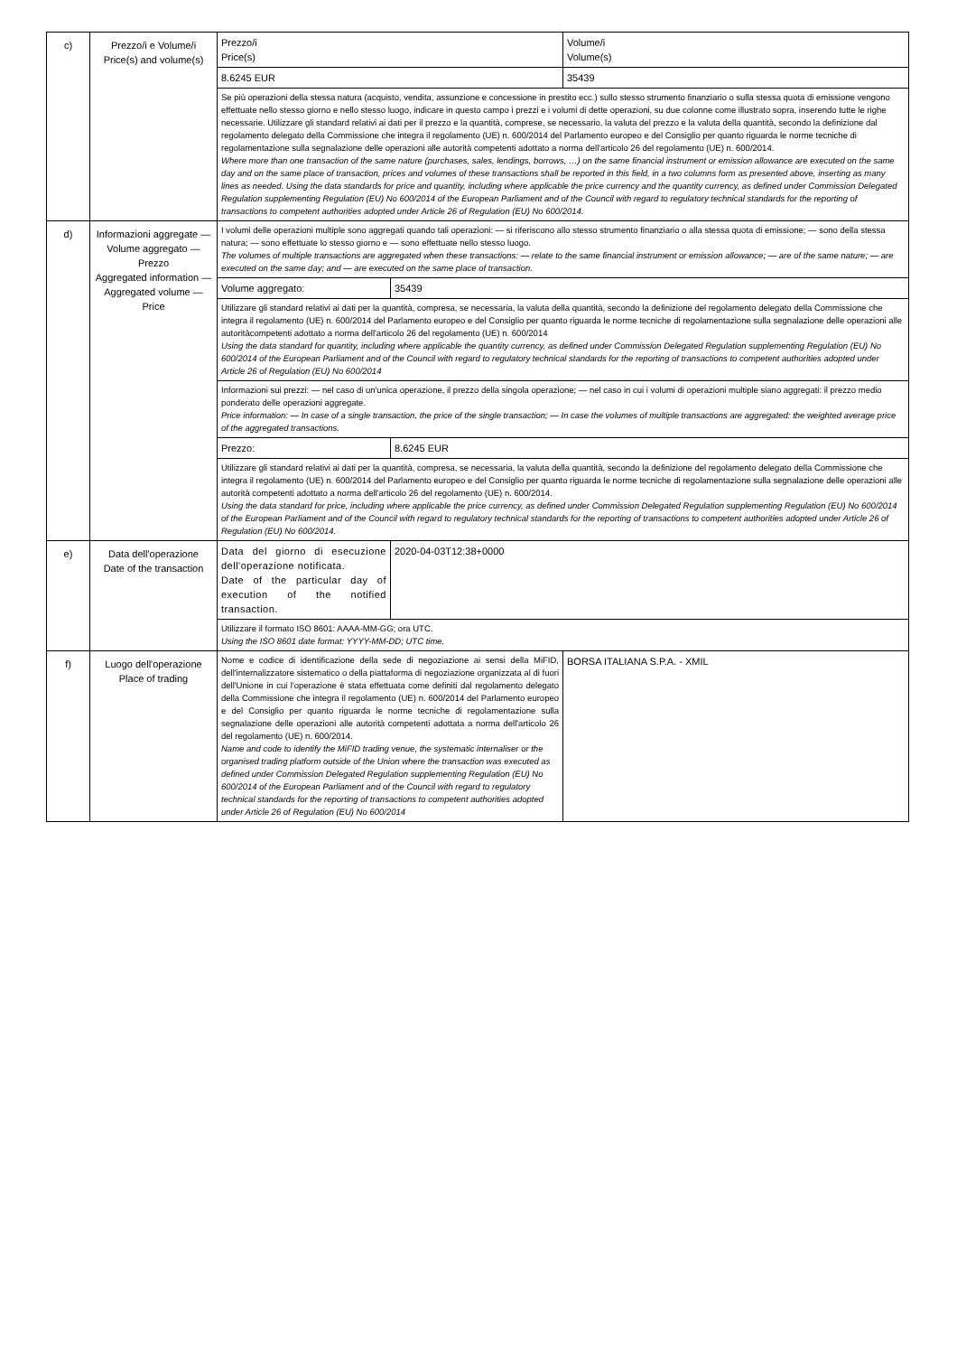| c) | Prezzo/i e Volume/i Price(s) and volume(s) | Prezzo/i Price(s) | | Volume/i Volume(s) |
| | | 8.6245 EUR | | 35439 |
| | | Se più operazioni della stessa natura (acquisto, vendita, assunzione e concessione in prestito ecc.) sullo stesso strumento finanziario o sulla stessa quota di emissione vengono effettuate nello stesso giorno e nello stesso luogo, indicare in questo campo i prezzi e i volumi di dette operazioni, su due colonne come illustrato sopra, inserendo tutte le righe necessarie. Utilizzare gli standard relativi ai dati per il prezzo e la quantità, comprese, se necessario, la valuta del prezzo e la valuta della quantità, secondo la definizione dal regolamento delegato della Commissione che integra il regolamento (UE) n. 600/2014 del Parlamento europeo e del Consiglio per quanto riguarda le norme tecniche di regolamentazione sulla segnalazione delle operazioni alle autorità competenti adottato a norma dell'articolo 26 del regolamento (UE) n. 600/2014. Where more than one transaction of the same nature (purchases, sales, lendings, borrows, …) on the same financial instrument or emission allowance are executed on the same day and on the same place of transaction, prices and volumes of these transactions shall be reported in this field, in a two columns form as presented above, inserting as many lines as needed. Using the data standards for price and quantity, including where applicable the price currency and the quantity currency, as defined under Commission Delegated Regulation supplementing Regulation (EU) No 600/2014 of the European Parliament and of the Council with regard to regulatory technical standards for the reporting of transactions to competent authorities adopted under Article 26 of Regulation (EU) No 600/2014. | | |
| d) | Informazioni aggregate — Volume aggregato — Prezzo Aggregated information — Aggregated volume — Price | I volumi delle operazioni multiple sono aggregati quando tali operazioni: — si riferiscono allo stesso strumento finanziario o alla stessa quota di emissione; — sono della stessa natura; — sono effettuate lo stesso giorno e — sono effettuate nello stesso luogo. The volumes of multiple transactions are aggregated when these transactions: — relate to the same financial instrument or emission allowance; — are of the same nature; — are executed on the same day; and — are executed on the same place of transaction. | | |
| | | Volume aggregato: | 35439 | |
| | | Utilizzare gli standard relativi ai dati per la quantità, compresa, se necessaria, la valuta della quantità, secondo la definizione del regolamento delegato della Commissione che integra il regolamento (UE) n. 600/2014 del Parlamento europeo e del Consiglio per quanto riguarda le norme tecniche di regolamentazione sulla segnalazione delle operazioni alle autoritàcompetenti adottato a norma dell'articolo 26 del regolamento (UE) n. 600/2014 Using the data standard for quantity, including where applicable the quantity currency, as defined under Commission Delegated Regulation supplementing Regulation (EU) No 600/2014 of the European Parliament and of the Council with regard to regulatory technical standards for the reporting of transactions to competent authorities adopted under Article 26 of Regulation (EU) No 600/2014 | | |
| | | Informazioni sui prezzi: — nel caso di un'unica operazione, il prezzo della singola operazione; — nel caso in cui i volumi di operazioni multiple siano aggregati: il prezzo medio ponderato delle operazioni aggregate. Price information: — In case of a single transaction, the price of the single transaction; — In case the volumes of multiple transactions are aggregated: the weighted average price of the aggregated transactions. | | |
| | | Prezzo: | 8.6245 EUR | |
| | | Utilizzare gli standard relativi ai dati per la quantità, compresa, se necessaria, la valuta della quantità, secondo la definizione del regolamento delegato della Commissione che integra il regolamento (UE) n. 600/2014 del Parlamento europeo e del Consiglio per quanto riguarda le norme tecniche di regolamentazione sulla segnalazione delle operazioni alle autorità competenti adottato a norma dell'articolo 26 del regolamento (UE) n. 600/2014. Using the data standard for price, including where applicable the price currency, as defined under Commission Delegated Regulation supplementing Regulation (EU) No 600/2014 of the European Parliament and of the Council with regard to regulatory technical standards for the reporting of transactions to competent authorities adopted under Article 26 of Regulation (EU) No 600/2014. | | |
| e) | Data dell'operazione Date of the transaction | Data del giorno di esecuzione dell'operazione notificata. Date of the particular day of execution of the notified transaction. | 2020-04-03T12:38+0000 | |
| | | Utilizzare il formato ISO 8601: AAAA-MM-GG; ora UTC. Using the ISO 8601 date format: YYYY-MM-DD; UTC time. | | |
| f) | Luogo dell'operazione Place of trading | Nome e codice di identificazione della sede di negoziazione ai sensi della MiFID, dell'internalizzatore sistematico o della piattaforma di negoziazione organizzata al di fuori dell'Unione in cui l'operazione è stata effettuata come definiti dal regolamento delegato della Commissione che integra il regolamento (UE) n. 600/2014 del Parlamento europeo e del Consiglio per quanto riguarda le norme tecniche di regolamentazione sulla segnalazione delle operazioni alle autorità competenti adottata a norma dell'articolo 26 del regolamento (UE) n. 600/2014. Name and code to identify the MiFID trading venue, the systematic internaliser or the organised trading platform outside of the Union where the transaction was executed as defined under Commission Delegated Regulation supplementing Regulation (EU) No 600/2014 of the European Parliament and of the Council with regard to regulatory technical standards for the reporting of transactions to competent authorities adopted under Article 26 of Regulation (EU) No 600/2014 | | BORSA ITALIANA S.P.A. - XMIL |